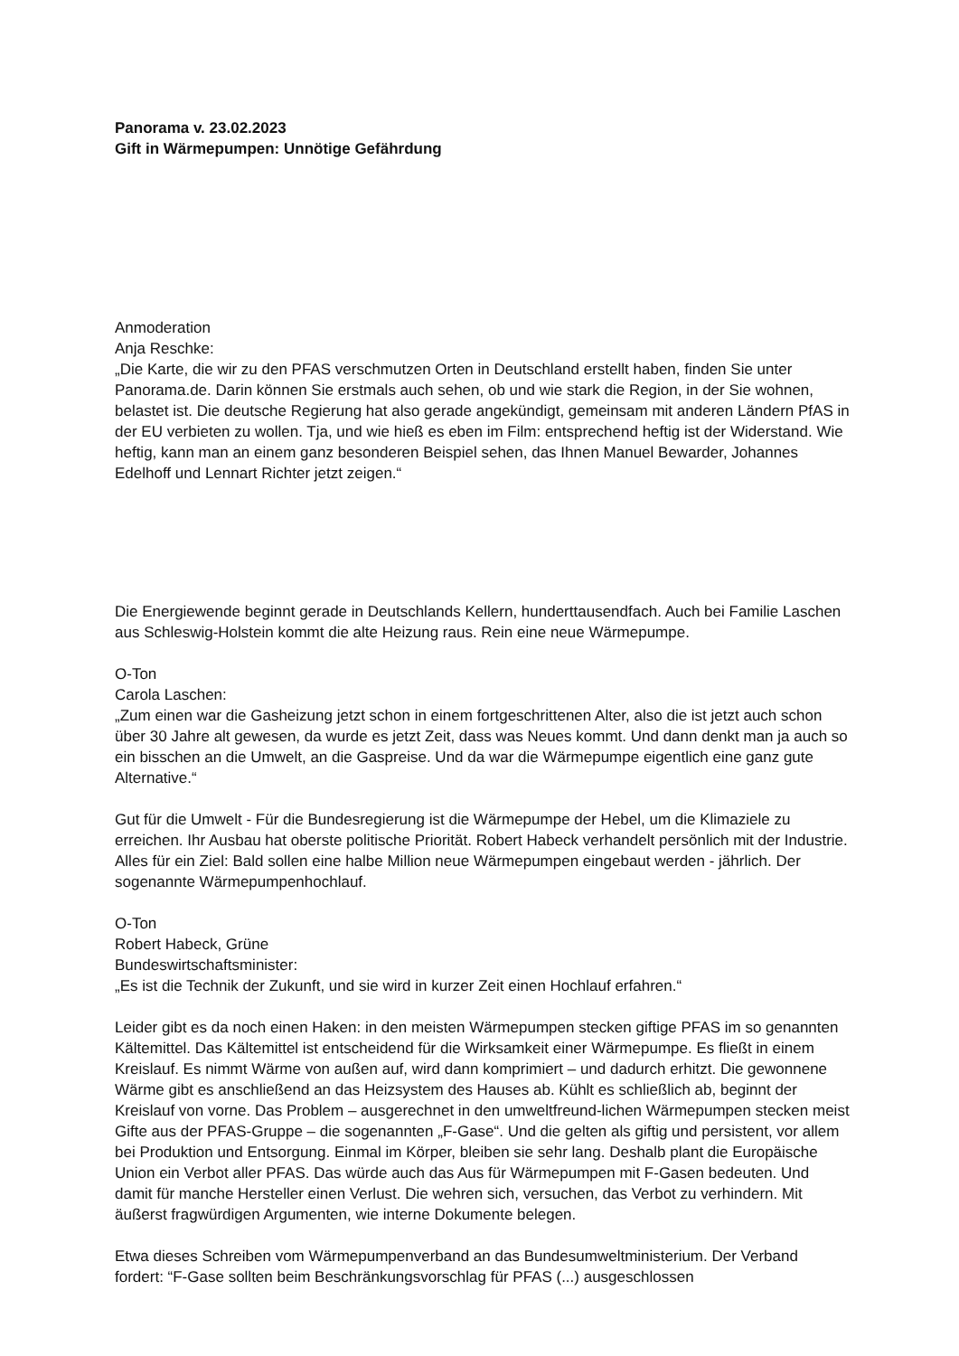Panorama v. 23.02.2023
Gift in Wärmepumpen: Unnötige Gefährdung
Anmoderation
Anja Reschke:
„Die Karte, die wir zu den PFAS verschmutzen Orten in Deutschland erstellt haben, finden Sie unter Panorama.de. Darin können Sie erstmals auch sehen, ob und wie stark die Region, in der Sie wohnen, belastet ist. Die deutsche Regierung hat also gerade angekündigt, gemeinsam mit anderen Ländern PfAS in der EU verbieten zu wollen. Tja, und wie hieß es eben im Film: entsprechend heftig ist der Widerstand. Wie heftig, kann man an einem ganz besonderen Beispiel sehen, das Ihnen Manuel Bewarder, Johannes Edelhoff und Lennart Richter jetzt zeigen.“
Die Energiewende beginnt gerade in Deutschlands Kellern, hunderttausendfach. Auch bei Familie Laschen aus Schleswig-Holstein kommt die alte Heizung raus. Rein eine neue Wärmepumpe.
O-Ton
Carola Laschen:
„Zum einen war die Gasheizung jetzt schon in einem fortgeschrittenen Alter, also die ist jetzt auch schon über 30 Jahre alt gewesen, da wurde es jetzt Zeit, dass was Neues kommt. Und dann denkt man ja auch so ein bisschen an die Umwelt, an die Gaspreise. Und da war die Wärmepumpe eigentlich eine ganz gute Alternative.“
Gut für die Umwelt - Für die Bundesregierung ist die Wärmepumpe der Hebel, um die Klimaziele zu erreichen. Ihr Ausbau hat oberste politische Priorität. Robert Habeck verhandelt persönlich mit der Industrie. Alles für ein Ziel: Bald sollen eine halbe Million neue Wärmepumpen eingebaut werden - jährlich. Der sogenannte Wärmepumpenhochlauf.
O-Ton
Robert Habeck, Grüne
Bundeswirtschaftsminister:
„Es ist die Technik der Zukunft, und sie wird in kurzer Zeit einen Hochlauf erfahren.“
Leider gibt es da noch einen Haken: in den meisten Wärmepumpen stecken giftige PFAS im so genannten Kältemittel. Das Kältemittel ist entscheidend für die Wirksamkeit einer Wärmepumpe. Es fließt in einem Kreislauf. Es nimmt Wärme von außen auf, wird dann komprimiert – und dadurch erhitzt. Die gewonnene Wärme gibt es anschließend an das Heizsystem des Hauses ab. Kühlt es schließlich ab, beginnt der Kreislauf von vorne. Das Problem – ausgerechnet in den umweltfreund-lichen Wärmepumpen stecken meist Gifte aus der PFAS-Gruppe – die sogenannten „F-Gase“. Und die gelten als giftig und persistent, vor allem bei Produktion und Entsorgung. Einmal im Körper, bleiben sie sehr lang. Deshalb plant die Europäische Union ein Verbot aller PFAS. Das würde auch das Aus für Wärmepumpen mit F-Gasen bedeuten. Und damit für manche Hersteller einen Verlust. Die wehren sich, versuchen, das Verbot zu verhindern. Mit äußerst fragwürdigen Argumenten, wie interne Dokumente belegen.
Etwa dieses Schreiben vom Wärmepumpenverband an das Bundesumweltministerium. Der Verband fordert: “F-Gase sollten beim Beschränkungsvorschlag für PFAS (...) ausgeschlossen